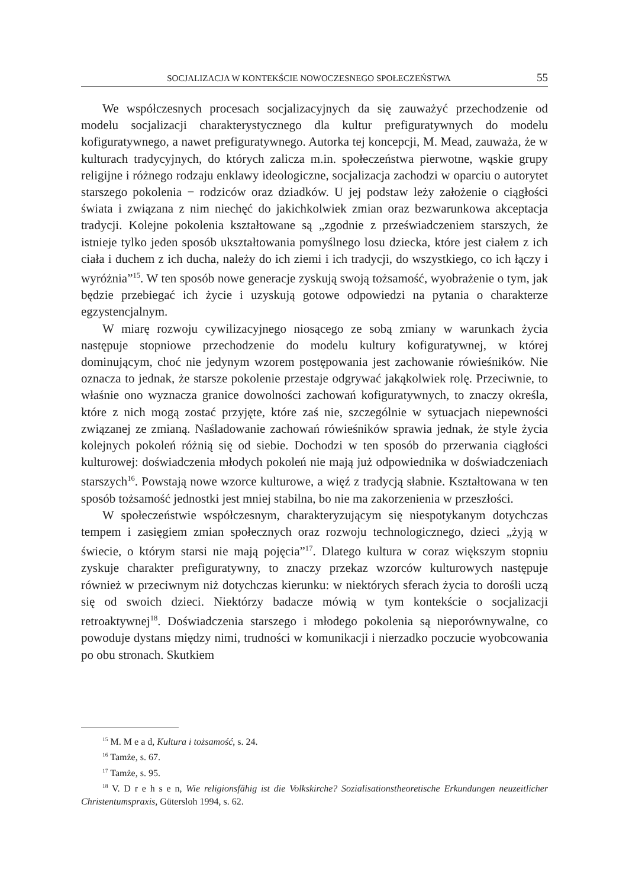SOCJALIZACJA W KONTEKŚCIE NOWOCZESNEGO SPOŁECZEŃSTWA 55
We współczesnych procesach socjalizacyjnych da się zauważyć przechodzenie od modelu socjalizacji charakterystycznego dla kultur prefiguratywnych do modelu kofiguratywnego, a nawet prefiguratywnego. Autorka tej koncepcji, M. Mead, zauważa, że w kulturach tradycyjnych, do których zalicza m.in. społeczeństwa pierwotne, wąskie grupy religijne i różnego rodzaju enklawy ideologiczne, socjalizacja zachodzi w oparciu o autorytet starszego pokolenia − rodziców oraz dziadków. U jej podstaw leży założenie o ciągłości świata i związana z nim niechęć do jakichkolwiek zmian oraz bezwarunkowa akceptacja tradycji. Kolejne pokolenia kształtowane są „zgodnie z przeświadczeniem starszych, że istnieje tylko jeden sposób ukształtowania pomyślnego losu dziecka, które jest ciałem z ich ciała i duchem z ich ducha, należy do ich ziemi i ich tradycji, do wszystkiego, co ich łączy i wyróżnia”<sup>15</sup>. W ten sposób nowe generacje zyskują swoją tożsamość, wyobrażenie o tym, jak będzie przebiegać ich życie i uzyskują gotowe odpowiedzi na pytania o charakterze egzystencjalnym.
W miarę rozwoju cywilizacyjnego niosącego ze sobą zmiany w warunkach życia następuje stopniowe przechodzenie do modelu kultury kofiguratywnej, w której dominującym, choć nie jedynym wzorem postępowania jest zachowanie rówieśników. Nie oznacza to jednak, że starsze pokolenie przestaje odgrywać jakąkolwiek rolę. Przeciwnie, to właśnie ono wyznacza granice dowolności zachowań kofiguratywnych, to znaczy określa, które z nich mogą zostać przyjęte, które zaś nie, szczególnie w sytuacjach niepewności związanej ze zmianą. Naśladowanie zachowań rówieśników sprawia jednak, że style życia kolejnych pokoleń różnią się od siebie. Dochodzi w ten sposób do przerwania ciągłości kulturowej: doświadczenia młodych pokoleń nie mają już odpowiednika w doświadczeniach starszych<sup>16</sup>. Powstają nowe wzorce kulturowe, a więź z tradycją słabnie. Kształtowana w ten sposób tożsamość jednostki jest mniej stabilna, bo nie ma zakorzenienia w przeszłości.
W społeczeństwie współczesnym, charakteryzującym się niespotykanym dotychczas tempem i zasięgiem zmian społecznych oraz rozwoju technologicznego, dzieci „żyją w świecie, o którym starsi nie mają pojęcia”<sup>17</sup>. Dlatego kultura w coraz większym stopniu zyskuje charakter prefiguratywny, to znaczy przekaz wzorców kulturowych następuje również w przeciwnym niż dotychczas kierunku: w niektórych sferach życia to dorośli uczą się od swoich dzieci. Niektórzy badacze mówią w tym kontekście o socjalizacji retroaktywnej<sup>18</sup>. Doświadczenia starszego i młodego pokolenia są nieporównywalne, co powoduje dystans między nimi, trudności w komunikacji i nierzadko poczucie wyobcowania po obu stronach. Skutkiem
<sup>15</sup> M. M e a d, Kultura i tożsamość, s. 24.
<sup>16</sup> Tamże, s. 67.
<sup>17</sup> Tamże, s. 95.
<sup>18</sup> V. D r e h s e n, Wie religionsfähig ist die Volkskirche? Sozialisationstheoretische Erkundungen neuzeitlicher Christentumspraxis, Gütersloh 1994, s. 62.